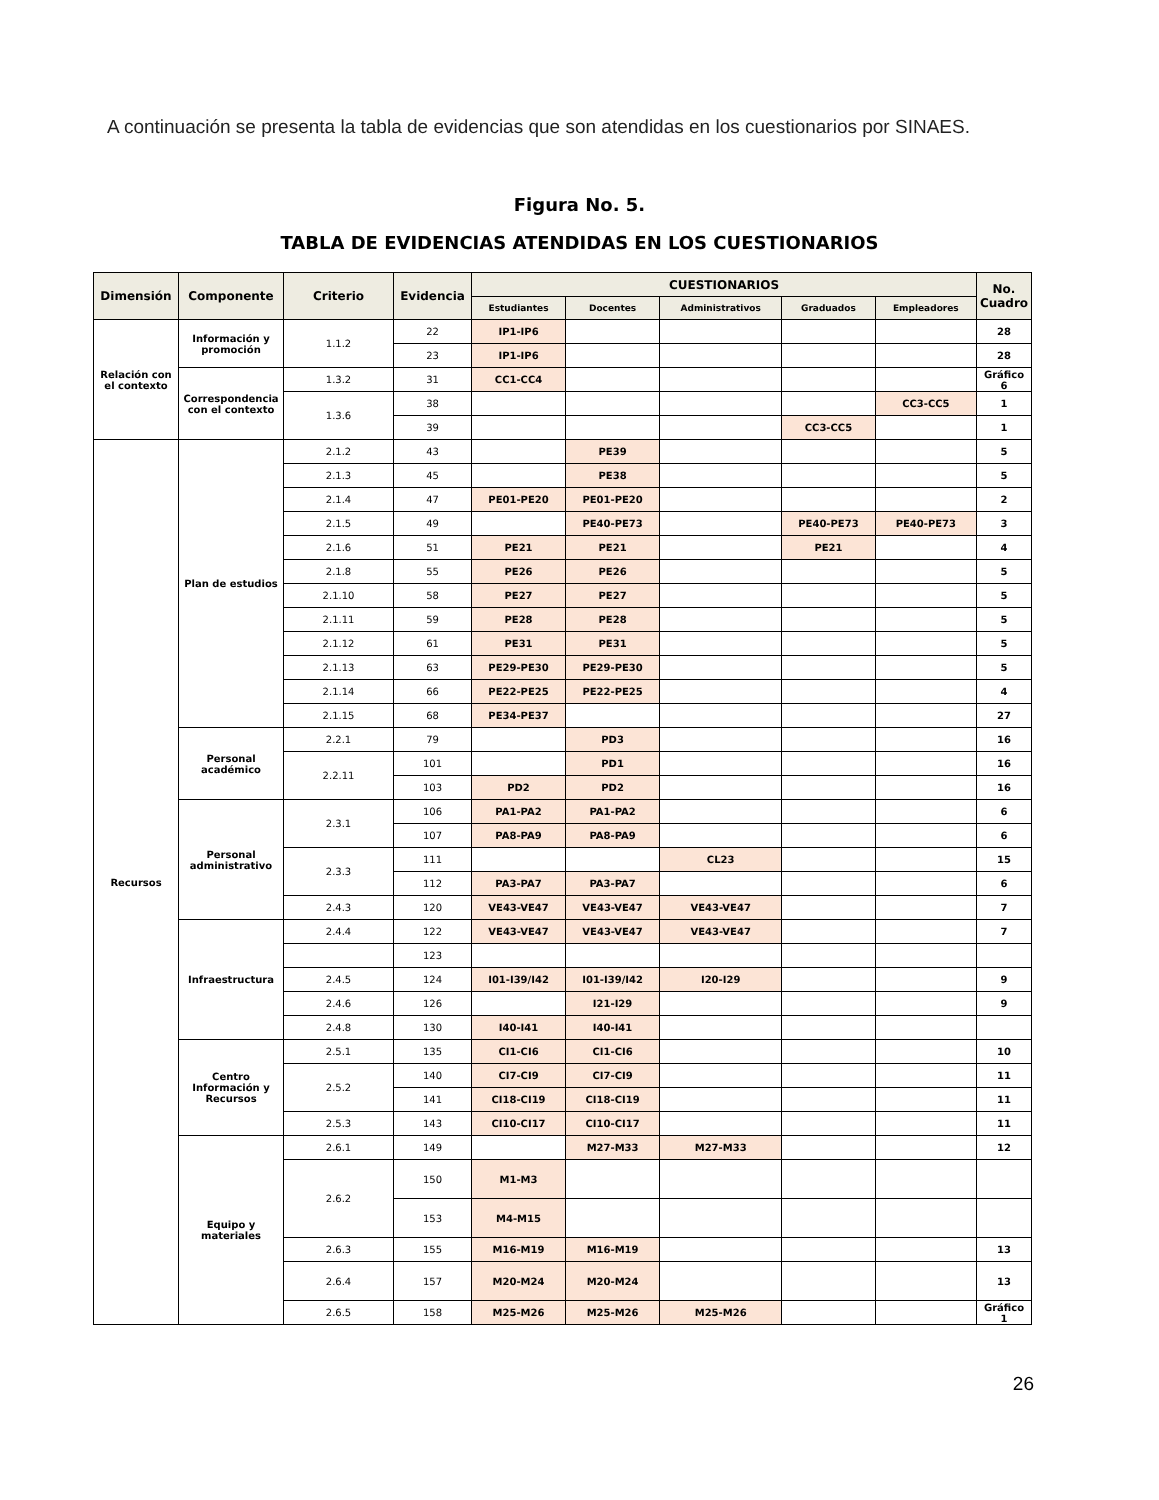A continuación se presenta la tabla de evidencias que son atendidas en los cuestionarios por SINAES.
Figura No. 5.
TABLA DE EVIDENCIAS ATENDIDAS EN LOS CUESTIONARIOS
| Dimensión | Componente | Criterio | Evidencia | CUESTIONARIOS | | | | | No. Cuadro |
| --- | --- | --- | --- | --- | --- | --- | --- | --- | --- |
| | | | | Estudiantes | Docentes | Administrativos | Graduados | Empleadores | |
| Relación con el contexto | Información y promoción | 1.1.2 | 22 | IP1-IP6 | | | | | 28 |
| | | | 23 | IP1-IP6 | | | | | 28 |
| | Correspondencia con el contexto | 1.3.2 | 31 | CC1-CC4 | | | | | Gráfico 6 |
| | | 1.3.6 | 38 | | | | | CC3-CC5 | 1 |
| | | | 39 | | | | CC3-CC5 | | 1 |
| Recursos | Plan de estudios | 2.1.2 | 43 | | PE39 | | | | 5 |
| | | 2.1.3 | 45 | | PE38 | | | | 5 |
| | | 2.1.4 | 47 | PE01-PE20 | PE01-PE20 | | | | 2 |
| | | 2.1.5 | 49 | | PE40-PE73 | | PE40-PE73 | PE40-PE73 | 3 |
| | | 2.1.6 | 51 | PE21 | PE21 | | PE21 | | 4 |
| | | 2.1.8 | 55 | PE26 | PE26 | | | | 5 |
| | | 2.1.10 | 58 | PE27 | PE27 | | | | 5 |
| | | 2.1.11 | 59 | PE28 | PE28 | | | | 5 |
| | | 2.1.12 | 61 | PE31 | PE31 | | | | 5 |
| | | 2.1.13 | 63 | PE29-PE30 | PE29-PE30 | | | | 5 |
| | | 2.1.14 | 66 | PE22-PE25 | PE22-PE25 | | | | 4 |
| | | 2.1.15 | 68 | PE34-PE37 | | | | | 27 |
| | Personal académico | 2.2.1 | 79 | | PD3 | | | | 16 |
| | | 2.2.11 | 101 | | PD1 | | | | 16 |
| | | | 103 | PD2 | PD2 | | | | 16 |
| | Personal administrativo | 2.3.1 | 106 | PA1-PA2 | PA1-PA2 | | | | 6 |
| | | | 107 | PA8-PA9 | PA8-PA9 | | | | 6 |
| | | 2.3.3 | 111 | | | CL23 | | | 15 |
| | | | 112 | PA3-PA7 | PA3-PA7 | | | | 6 |
| | | 2.4.3 | 120 | VE43-VE47 | VE43-VE47 | VE43-VE47 | | | 7 |
| | Infraestructura | 2.4.4 | 122 | VE43-VE47 | VE43-VE47 | VE43-VE47 | | | 7 |
| | | | 123 | | | | | | |
| | | 2.4.5 | 124 | I01-I39/I42 | I01-I39/I42 | I20-I29 | | | 9 |
| | | 2.4.6 | 126 | | I21-I29 | | | | 9 |
| | | 2.4.8 | 130 | I40-I41 | I40-I41 | | | | |
| | Centro Información y Recursos | 2.5.1 | 135 | CI1-CI6 | CI1-CI6 | | | | 10 |
| | | 2.5.2 | 140 | CI7-CI9 | CI7-CI9 | | | | 11 |
| | | | 141 | CI18-CI19 | CI18-CI19 | | | | 11 |
| | | 2.5.3 | 143 | CI10-CI17 | CI10-CI17 | | | | 11 |
| | Equipo y materiales | 2.6.1 | 149 | | M27-M33 | M27-M33 | | | 12 |
| | | 2.6.2 | 150 | M1-M3 | | | | | |
| | | | 153 | M4-M15 | | | | | |
| | | 2.6.3 | 155 | M16-M19 | M16-M19 | | | | 13 |
| | | 2.6.4 | 157 | M20-M24 | M20-M24 | | | | 13 |
| | | 2.6.5 | 158 | M25-M26 | M25-M26 | M25-M26 | | | Gráfico 1 |
26